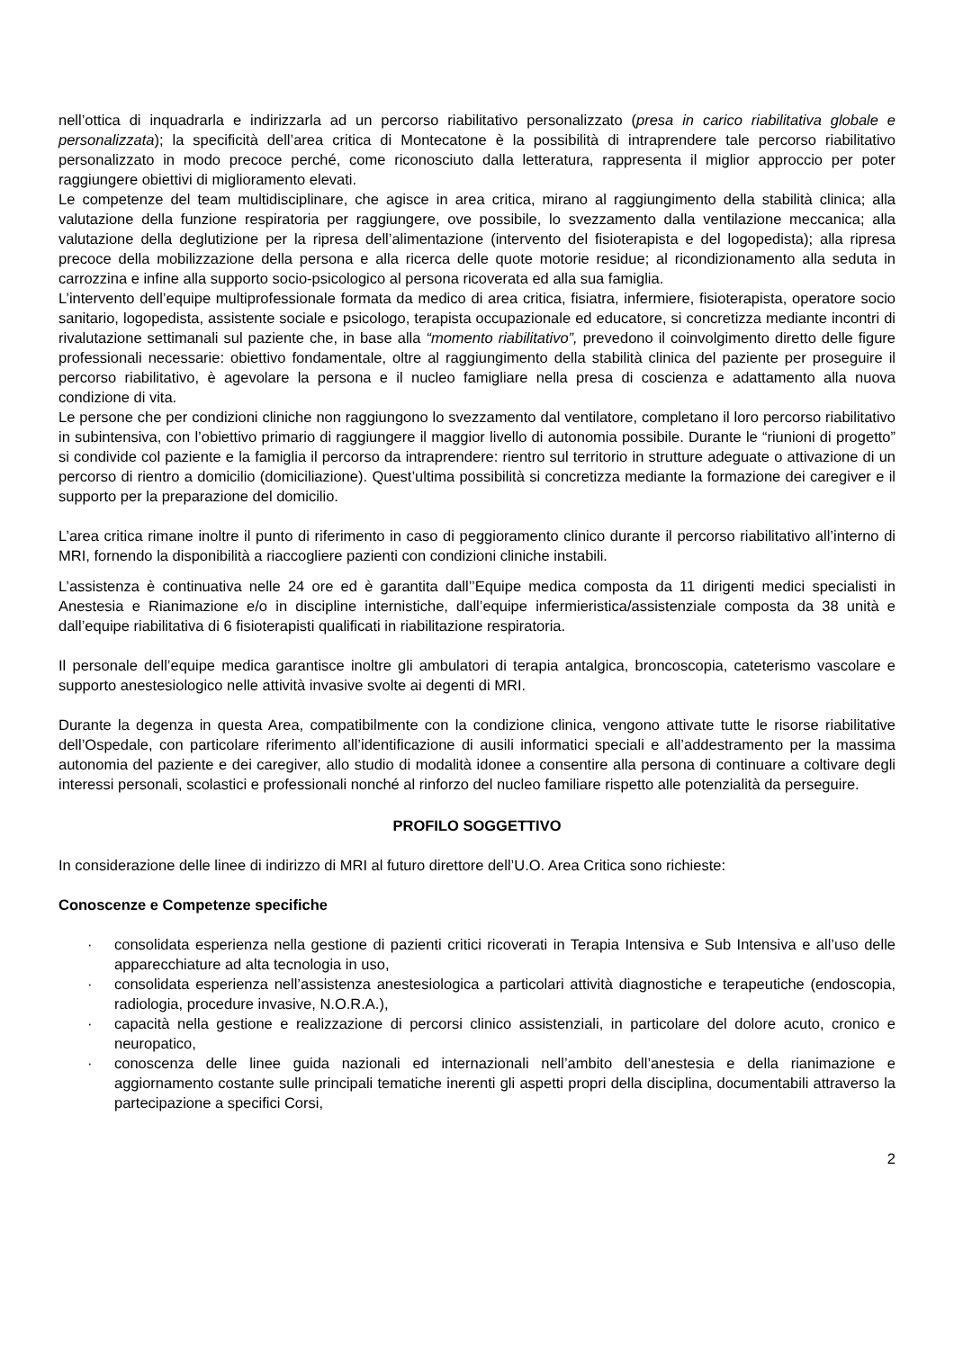nell’ottica di inquadrarla e indirizzarla ad un percorso riabilitativo personalizzato (presa in carico riabilitativa globale e personalizzata); la specificità dell’area critica di Montecatone è la possibilità di intraprendere tale percorso riabilitativo personalizzato in modo precoce perché, come riconosciuto dalla letteratura, rappresenta il miglior approccio per poter raggiungere obiettivi di miglioramento elevati.
Le competenze del team multidisciplinare, che agisce in area critica, mirano al raggiungimento della stabilità clinica; alla valutazione della funzione respiratoria per raggiungere, ove possibile, lo svezzamento dalla ventilazione meccanica; alla valutazione della deglutizione per la ripresa dell’alimentazione (intervento del fisioterapista e del logopedista); alla ripresa precoce della mobilizzazione della persona e alla ricerca delle quote motorie residue; al ricondizionamento alla seduta in carrozzina e infine alla supporto socio-psicologico al persona ricoverata ed alla sua famiglia.
L’intervento dell’equipe multiprofessionale formata da medico di area critica, fisiatra, infermiere, fisioterapista, operatore socio sanitario, logopedista, assistente sociale e psicologo, terapista occupazionale ed educatore, si concretizza mediante incontri di rivalutazione settimanali sul paziente che, in base alla “momento riabilitativo”, prevedono il coinvolgimento diretto delle figure professionali necessarie: obiettivo fondamentale, oltre al raggiungimento della stabilità clinica del paziente per proseguire il percorso riabilitativo, è agevolare la persona e il nucleo famigliare nella presa di coscienza e adattamento alla nuova condizione di vita.
Le persone che per condizioni cliniche non raggiungono lo svezzamento dal ventilatore, completano il loro percorso riabilitativo in subintensiva, con l’obiettivo primario di raggiungere il maggior livello di autonomia possibile. Durante le “riunioni di progetto” si condivide col paziente e la famiglia il percorso da intraprendere: rientro sul territorio in strutture adeguate o attivazione di un percorso di rientro a domicilio (domiciliazione). Quest’ultima possibilità si concretizza mediante la formazione dei caregiver e il supporto per la preparazione del domicilio.
L’area critica rimane inoltre il punto di riferimento in caso di peggioramento clinico durante il percorso riabilitativo all’interno di MRI, fornendo la disponibilità a riaccogliere pazienti con condizioni cliniche instabili.
L’assistenza è continuativa nelle 24 ore ed è garantita dall’’Equipe medica composta da 11 dirigenti medici specialisti in Anestesia e Rianimazione e/o in discipline internistiche, dall’equipe infermieristica/assistenziale composta da 38 unità e dall’equipe riabilitativa di 6 fisioterapisti qualificati in riabilitazione respiratoria.
Il personale dell’equipe medica garantisce inoltre gli ambulatori di terapia antalgica, broncoscopia, cateterismo vascolare e supporto anestesiologico nelle attività invasive svolte ai degenti di MRI.
Durante la degenza in questa Area, compatibilmente con la condizione clinica, vengono attivate tutte le risorse riabilitative dell’Ospedale, con particolare riferimento all’identificazione di ausili informatici speciali e all’addestramento per la massima autonomia del paziente e dei caregiver, allo studio di modalità idonee a consentire alla persona di continuare a coltivare degli interessi personali, scolastici e professionali nonché al rinforzo del nucleo familiare rispetto alle potenzialità da perseguire.
PROFILO SOGGETTIVO
In considerazione delle linee di indirizzo di MRI al futuro direttore dell’U.O. Area Critica sono richieste:
Conoscenze e Competenze specifiche
· consolidata esperienza nella gestione di pazienti critici ricoverati in Terapia Intensiva e Sub Intensiva e all’uso delle apparecchiature ad alta tecnologia in uso,
· consolidata esperienza nell’assistenza anestesiologica a particolari attività diagnostiche e terapeutiche (endoscopia, radiologia, procedure invasive, N.O.R.A.),
· capacità nella gestione e realizzazione di percorsi clinico assistenziali, in particolare del dolore acuto, cronico e neuropatico,
· conoscenza delle linee guida nazionali ed internazionali nell’ambito dell’anestesia e della rianimazione e aggiornamento costante sulle principali tematiche inerenti gli aspetti propri della disciplina, documentabili attraverso la partecipazione a specifici Corsi,
2